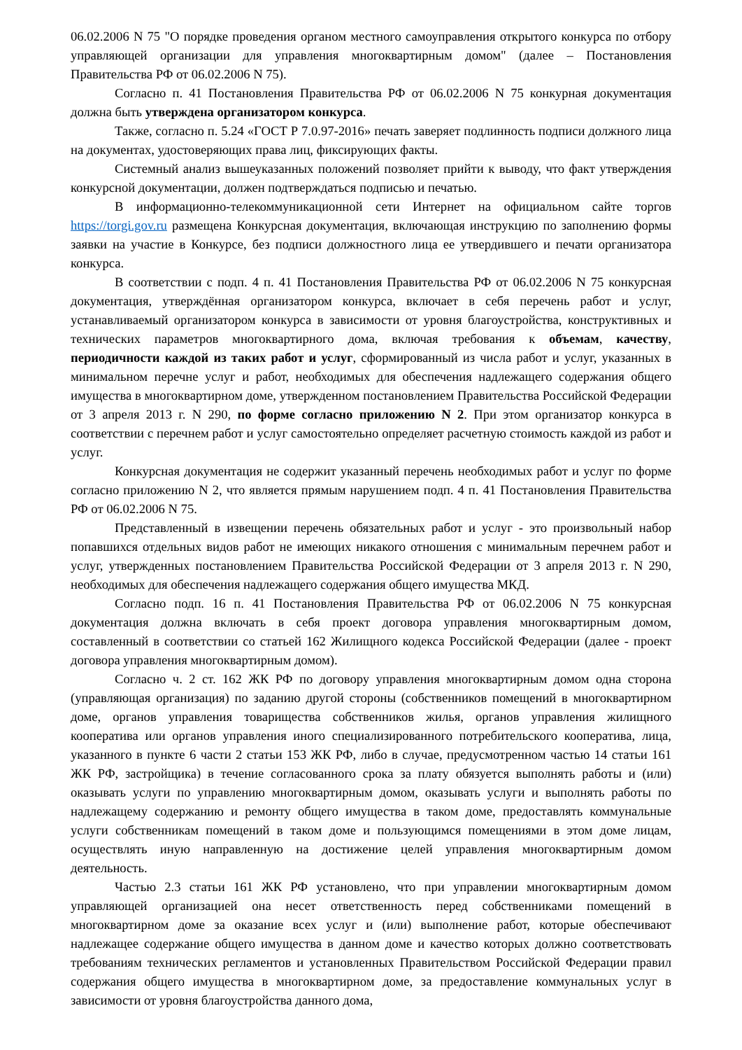06.02.2006 N 75 "О порядке проведения органом местного самоуправления открытого конкурса по отбору управляющей организации для управления многоквартирным домом" (далее – Постановления Правительства РФ от 06.02.2006 N 75).
Согласно п. 41 Постановления Правительства РФ от 06.02.2006 N 75 конкурная документация должна быть утверждена организатором конкурса.
Также, согласно п. 5.24 «ГОСТ Р 7.0.97-2016» печать заверяет подлинность подписи должного лица на документах, удостоверяющих права лиц, фиксирующих факты.
Системный анализ вышеуказанных положений позволяет прийти к выводу, что факт утверждения конкурсной документации, должен подтверждаться подписью и печатью.
В информационно-телекоммуникационной сети Интернет на официальном сайте торгов https://torgi.gov.ru размещена Конкурсная документация, включающая инструкцию по заполнению формы заявки на участие в Конкурсе, без подписи должностного лица ее утвердившего и печати организатора конкурса.
В соответствии с подп. 4 п. 41 Постановления Правительства РФ от 06.02.2006 N 75 конкурсная документация, утверждённая организатором конкурса, включает в себя перечень работ и услуг, устанавливаемый организатором конкурса в зависимости от уровня благоустройства, конструктивных и технических параметров многоквартирного дома, включая требования к объемам, качеству, периодичности каждой из таких работ и услуг, сформированный из числа работ и услуг, указанных в минимальном перечне услуг и работ, необходимых для обеспечения надлежащего содержания общего имущества в многоквартирном доме, утвержденном постановлением Правительства Российской Федерации от 3 апреля 2013 г. N 290, по форме согласно приложению N 2. При этом организатор конкурса в соответствии с перечнем работ и услуг самостоятельно определяет расчетную стоимость каждой из работ и услуг.
Конкурсная документация не содержит указанный перечень необходимых работ и услуг по форме согласно приложению N 2, что является прямым нарушением подп. 4 п. 41 Постановления Правительства РФ от 06.02.2006 N 75.
Представленный в извещении перечень обязательных работ и услуг - это произвольный набор попавшихся отдельных видов работ не имеющих никакого отношения с минимальным перечнем работ и услуг, утвержденных постановлением Правительства Российской Федерации от 3 апреля 2013 г. N 290, необходимых для обеспечения надлежащего содержания общего имущества МКД.
Согласно подп. 16 п. 41 Постановления Правительства РФ от 06.02.2006 N 75 конкурсная документация должна включать в себя проект договора управления многоквартирным домом, составленный в соответствии со статьей 162 Жилищного кодекса Российской Федерации (далее - проект договора управления многоквартирным домом).
Согласно ч. 2 ст. 162 ЖК РФ по договору управления многоквартирным домом одна сторона (управляющая организация) по заданию другой стороны (собственников помещений в многоквартирном доме, органов управления товарищества собственников жилья, органов управления жилищного кооператива или органов управления иного специализированного потребительского кооператива, лица, указанного в пункте 6 части 2 статьи 153 ЖК РФ, либо в случае, предусмотренном частью 14 статьи 161 ЖК РФ, застройщика) в течение согласованного срока за плату обязуется выполнять работы и (или) оказывать услуги по управлению многоквартирным домом, оказывать услуги и выполнять работы по надлежащему содержанию и ремонту общего имущества в таком доме, предоставлять коммунальные услуги собственникам помещений в таком доме и пользующимся помещениями в этом доме лицам, осуществлять иную направленную на достижение целей управления многоквартирным домом деятельность.
Частью 2.3 статьи 161 ЖК РФ установлено, что при управлении многоквартирным домом управляющей организацией она несет ответственность перед собственниками помещений в многоквартирном доме за оказание всех услуг и (или) выполнение работ, которые обеспечивают надлежащее содержание общего имущества в данном доме и качество которых должно соответствовать требованиям технических регламентов и установленных Правительством Российской Федерации правил содержания общего имущества в многоквартирном доме, за предоставление коммунальных услуг в зависимости от уровня благоустройства данного дома,